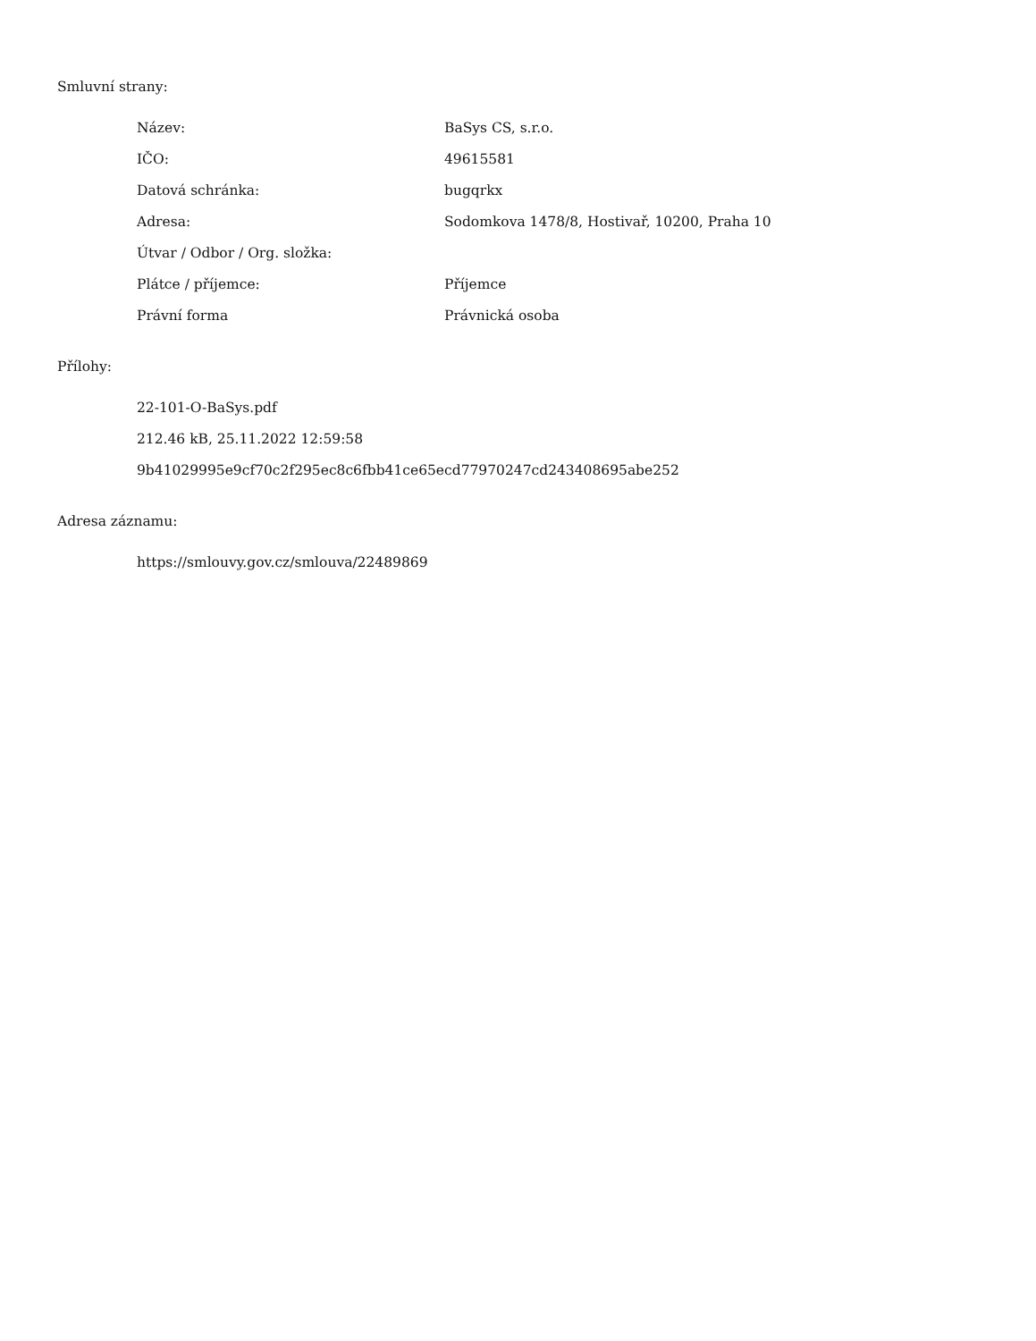Smluvní strany:
| Název: | BaSys CS, s.r.o. |
| IČO: | 49615581 |
| Datová schránka: | bugqrkx |
| Adresa: | Sodomkova 1478/8, Hostivař, 10200, Praha 10 |
| Útvar / Odbor / Org. složka: | |
| Plátce / příjemce: | Příjemce |
| Právní forma | Právnická osoba |
Přílohy:
22-101-O-BaSys.pdf
212.46 kB, 25.11.2022 12:59:58
9b41029995e9cf70c2f295ec8c6fbb41ce65ecd77970247cd243408695abe252
Adresa záznamu:
https://smlouvy.gov.cz/smlouva/22489869